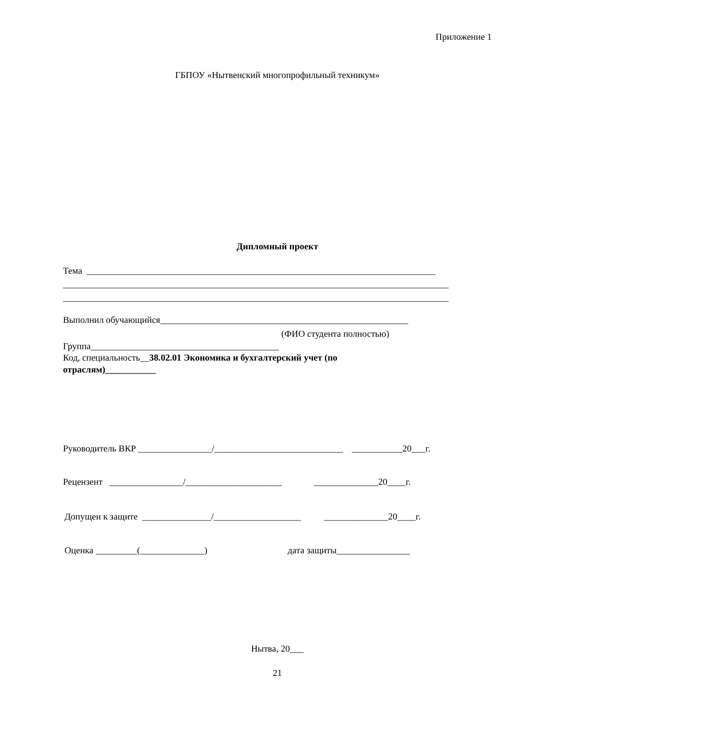Приложение 1
ГБПОУ «Нытвенский многопрофильный техникум»
Дипломный проект
Тема ____________________________________________________________________________
____________________________________________________________________________________
____________________________________________________________________________________
Выполнил обучающийся______________________________________________________
(ФИО студента полностью)
Группа_________________________________________
Код, специальность__38.02.01 Экономика и бухгалтерский учет (по
отраслям)___________
Руководитель ВКР ________________/____________________________ ___________20___г.
Рецензент ________________/_____________________ ______________20____г.
Допущен к защите _______________/___________________ ______________20____г.
Оценка _________(______________) дата защиты________________
Нытва, 20___
21